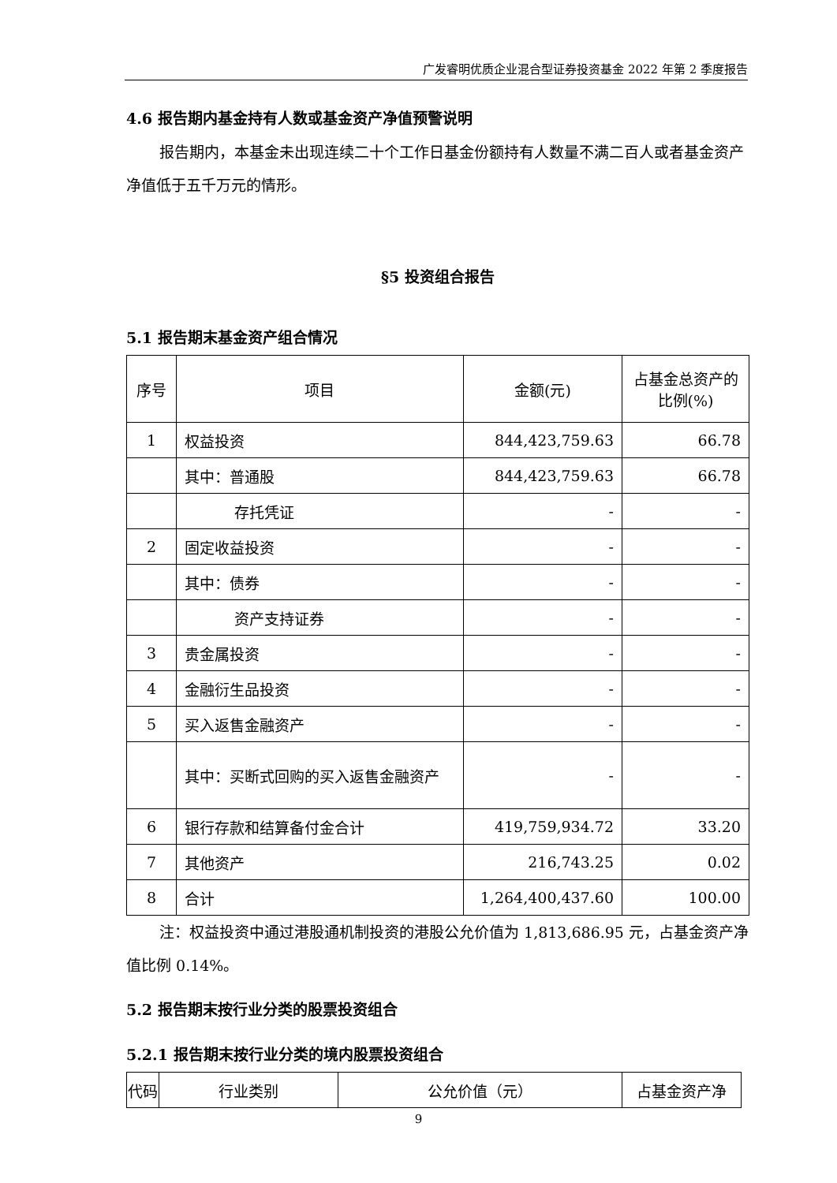广发睿明优质企业混合型证券投资基金 2022 年第 2 季度报告
4.6 报告期内基金持有人数或基金资产净值预警说明
报告期内，本基金未出现连续二十个工作日基金份额持有人数量不满二百人或者基金资产净值低于五千万元的情形。
§5 投资组合报告
5.1 报告期末基金资产组合情况
| 序号 | 项目 | 金额(元) | 占基金总资产的比例(%) |
| --- | --- | --- | --- |
| 1 | 权益投资 | 844,423,759.63 | 66.78 |
| | 其中：普通股 | 844,423,759.63 | 66.78 |
| | 存托凭证 | - | - |
| 2 | 固定收益投资 | - | - |
| | 其中：债券 | - | - |
| | 资产支持证券 | - | - |
| 3 | 贵金属投资 | - | - |
| 4 | 金融衍生品投资 | - | - |
| 5 | 买入返售金融资产 | - | - |
| | 其中：买断式回购的买入返售金融资产 | - | - |
| 6 | 银行存款和结算备付金合计 | 419,759,934.72 | 33.20 |
| 7 | 其他资产 | 216,743.25 | 0.02 |
| 8 | 合计 | 1,264,400,437.60 | 100.00 |
注：权益投资中通过港股通机制投资的港股公允价值为 1,813,686.95 元，占基金资产净值比例 0.14%。
5.2 报告期末按行业分类的股票投资组合
5.2.1 报告期末按行业分类的境内股票投资组合
| 代码 | 行业类别 | 公允价值（元） | 占基金资产净 |
| --- | --- | --- | --- |
9